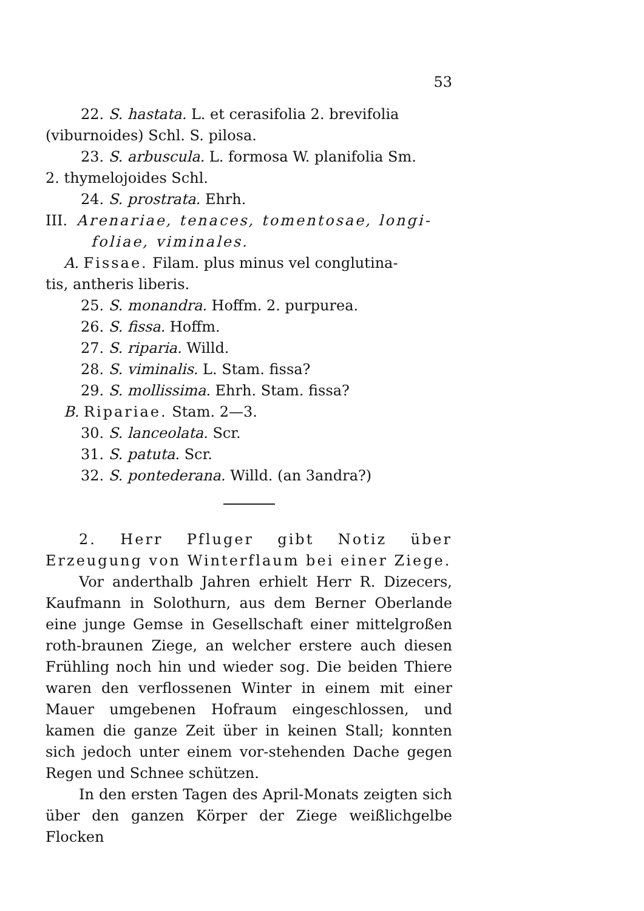53
22. S. hastata. L. et cerasifolia 2. brevifolia
(viburnoides) Schl. S. pilosa.
23. S. arbuscula. L. formosa W. planifolia Sm.
2. thymelojoides Schl.
24. S. prostrata. Ehrh.
III. Arenariae, tenaces, tomentosae, longi-foliae, viminales.
A. Fissae. Filam. plus minus vel conglutina-
tis, antheris liberis.
25. S. monandra. Hoffm. 2. purpurea.
26. S. fissa. Hoffm.
27. S. riparia. Willd.
28. S. viminalis. L. Stam. fissa?
29. S. mollissima. Ehrh. Stam. fissa?
B. Ripariae. Stam. 2—3.
30. S. lanceolata. Scr.
31. S. patuta. Scr.
32. S. pontederana. Willd. (an 3andra?)
2. Herr Pfluger gibt Notiz über Erzeugung von Winterflaum bei einer Ziege.
Vor anderthalb Jahren erhielt Herr R. Dizecers, Kaufmann in Solothurn, aus dem Berner Oberlande eine junge Gemse in Gesellschaft einer mittelgroßen roth-braunen Ziege, an welcher erstere auch diesen Frühling noch hin und wieder sog. Die beiden Thiere waren den verflossenen Winter in einem mit einer Mauer umgebenen Hofraum eingeschlossen, und kamen die ganze Zeit über in keinen Stall; konnten sich jedoch unter einem vor-stehenden Dache gegen Regen und Schnee schützen.
In den ersten Tagen des April-Monats zeigten sich über den ganzen Körper der Ziege weißlichgelbe Flocken